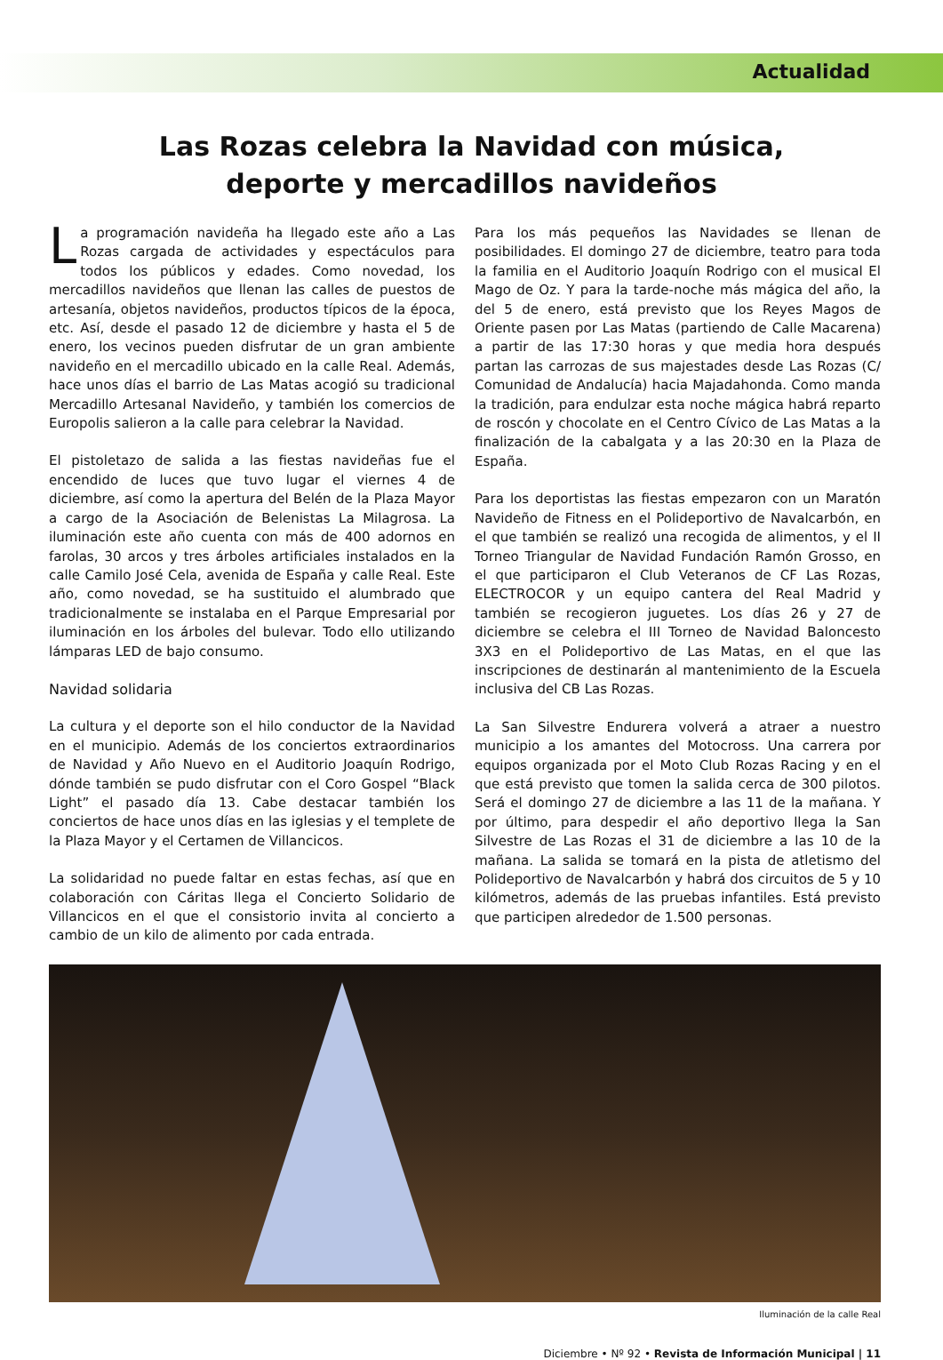Actualidad
Las Rozas celebra la Navidad con música,
deporte y mercadillos navideños
La programación navideña ha llegado este año a Las Rozas cargada de actividades y espectáculos para todos los públicos y edades. Como novedad, los mercadillos navideños que llenan las calles de puestos de artesanía, objetos navideños, productos típicos de la época, etc. Así, desde el pasado 12 de diciembre y hasta el 5 de enero, los vecinos pueden disfrutar de un gran ambiente navideño en el mercadillo ubicado en la calle Real. Además, hace unos días el barrio de Las Matas acogió su tradicional Mercadillo Artesanal Navideño, y también los comercios de Europolis salieron a la calle para celebrar la Navidad.
El pistoletazo de salida a las fiestas navideñas fue el encendido de luces que tuvo lugar el viernes 4 de diciembre, así como la apertura del Belén de la Plaza Mayor a cargo de la Asociación de Belenistas La Milagrosa. La iluminación este año cuenta con más de 400 adornos en farolas, 30 arcos y tres árboles artificiales instalados en la calle Camilo José Cela, avenida de España y calle Real. Este año, como novedad, se ha sustituido el alumbrado que tradicionalmente se instalaba en el Parque Empresarial por iluminación en los árboles del bulevar. Todo ello utilizando lámparas LED de bajo consumo.
Navidad solidaria
La cultura y el deporte son el hilo conductor de la Navidad en el municipio. Además de los conciertos extraordinarios de Navidad y Año Nuevo en el Auditorio Joaquín Rodrigo, dónde también se pudo disfrutar con el Coro Gospel “Black Light” el pasado día 13. Cabe destacar también los conciertos de hace unos días en las iglesias y el templete de la Plaza Mayor y el Certamen de Villancicos.
La solidaridad no puede faltar en estas fechas, así que en colaboración con Cáritas llega el Concierto Solidario de Villancicos en el que el consistorio invita al concierto a cambio de un kilo de alimento por cada entrada.
Para los más pequeños las Navidades se llenan de posibilidades. El domingo 27 de diciembre, teatro para toda la familia en el Auditorio Joaquín Rodrigo con el musical El Mago de Oz. Y para la tarde-noche más mágica del año, la del 5 de enero, está previsto que los Reyes Magos de Oriente pasen por Las Matas (partiendo de Calle Macarena) a partir de las 17:30 horas y que media hora después partan las carrozas de sus majestades desde Las Rozas (C/ Comunidad de Andalucía) hacia Majadahonda. Como manda la tradición, para endulzar esta noche mágica habrá reparto de roscón y chocolate en el Centro Cívico de Las Matas a la finalización de la cabalgata y a las 20:30 en la Plaza de España.
Para los deportistas las fiestas empezaron con un Maratón Navideño de Fitness en el Polideportivo de Navalcarbón, en el que también se realizó una recogida de alimentos, y el II Torneo Triangular de Navidad Fundación Ramón Grosso, en el que participaron el Club Veteranos de CF Las Rozas, ELECTROCOR y un equipo cantera del Real Madrid y también se recogieron juguetes. Los días 26 y 27 de diciembre se celebra el III Torneo de Navidad Baloncesto 3X3 en el Polideportivo de Las Matas, en el que las inscripciones de destinarán al mantenimiento de la Escuela inclusiva del CB Las Rozas.
La San Silvestre Endurera volverá a atraer a nuestro municipio a los amantes del Motocross. Una carrera por equipos organizada por el Moto Club Rozas Racing y en el que está previsto que tomen la salida cerca de 300 pilotos. Será el domingo 27 de diciembre a las 11 de la mañana. Y por último, para despedir el año deportivo llega la San Silvestre de Las Rozas el 31 de diciembre a las 10 de la mañana. La salida se tomará en la pista de atletismo del Polideportivo de Navalcarbón y habrá dos circuitos de 5 y 10 kilómetros, además de las pruebas infantiles. Está previsto que participen alrededor de 1.500 personas.
Iluminación de la calle Real
Diciembre • Nº 92 • Revista de Información Municipal | 11